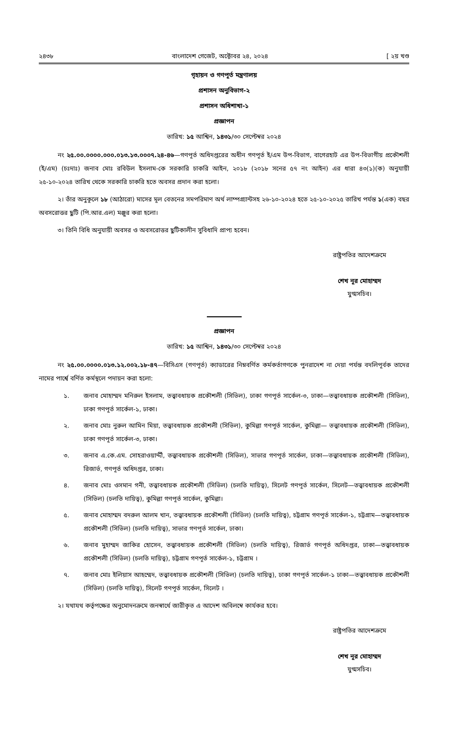২৪৩৮ বাংলাদেশ গেজেট, অক্টোবর ২৪, ২০২৪ [ ২য় খণ্ড
গৃহায়ন ও গণপূর্ত মন্ত্রণালয়
প্রশাসন অনুবিভাগ-২
প্রশাসন অধিশাখা-১
প্রজ্ঞাপন
তারিখ: ১৫ আশ্বিন, ১৪৩১/৩০ সেপ্টেম্বর ২০২৪
নং ২৫.০০.০০০০.০০০.০১৩.১৩.০০০৭.২৪-৪৬—গণপূর্ত অধিদপ্তরের অধীন গণপূর্ত ই/এম উপ-বিভাগ, বাগেরহাট এর উপ-বিভাগীয় প্রকৌশলী (ই/এম) (চঃদাঃ) জনাব মোঃ রবিউল ইসলাম-কে সরকারি চাকরি আইন, ২০১৮ (২০১৮ সনের ৫৭ নং আইন) এর ধারা ৪৩(১)(ক) অনুযায়ী ২৫-১০-২০২৪ তারিখ থেকে সরকারি চাকরি হতে অবসর প্রদান করা হলো।
২। তাঁর অনুকূলে ১৮ (আঠারো) মাসের মূল বেতনের সমপরিমাণ অর্থ লাম্পগ্র্যান্টসহ ২৬-১০-২০২৪ হতে ২৫-১০-২০২৫ তারিখ পর্যন্ত ১(এক) বছর অবসরোত্তর ছুটি (পি.আর.এল) মঞ্জুর করা হলো।
৩। তিনি বিধি অনুযায়ী অবসর ও অবসরোত্তর ছুটিকালীন সুবিধাদি প্রাপ্য হবেন।
রাষ্ট্রপতির আদেশক্রমে
শেখ নূর মোহাম্মদ
যুগ্মসচিব।
প্রজ্ঞাপন
তারিখ: ১৫ আশ্বিন, ১৪৩১/৩০ সেপ্টেম্বর ২০২৪
নং ২৫.০০.০০০০.০১৩.১২.০০২.১৮-৪৭—বিসিএস (গণপূর্ত) ক্যাডারের নিম্নবর্ণিত কর্মকর্তাগণকে পুনরাদেশ না দেয়া পর্যন্ত বদলিপূর্বক তাদের নামের পার্শ্বে বর্ণিত কর্মস্থলে পদায়ন করা হলো:
১. জনাব মোহাম্মদ মনিরুল ইসলাম, তত্ত্বাবধায়ক প্রকৌশলী (সিভিল), ঢাকা গণপূর্ত সার্কেল-৩, ঢাকা—তত্ত্বাবধায়ক প্রকৌশলী (সিভিল), ঢাকা গণপূর্ত সার্কেল-১, ঢাকা।
২. জনাব মোঃ নুরুল আমিন মিয়া, তত্ত্বাবধায়ক প্রকৌশলী (সিভিল), কুমিল্লা গণপূর্ত সার্কেল, কুমিল্লা— তত্ত্বাবধায়ক প্রকৌশলী (সিভিল), ঢাকা গণপূর্ত সার্কেল-৩, ঢাকা।
৩. জনাব এ.কে.এম. সোহরাওয়ার্দ্দী, তত্ত্বাবধায়ক প্রকৌশলী (সিভিল), সাভার গণপূর্ত সার্কেল, ঢাকা—তত্ত্বাবধায়ক প্রকৌশলী (সিভিল), রিজার্ভ, গণপূর্ত অধিদপ্তর, ঢাকা।
৪. জনাব মোঃ ওসমান গনী, তত্ত্বাবধায়ক প্রকৌশলী (সিভিল) (চলতি দায়িত্ব), সিলেট গণপূর্ত সার্কেল, সিলেট—তত্ত্বাবধায়ক প্রকৌশলী (সিভিল) (চলতি দায়িত্ব), কুমিল্লা গণপূর্ত সার্কেল, কুমিল্লা।
৫. জনাব মোহাম্মদ বদরুল আলম খান, তত্ত্বাবধায়ক প্রকৌশলী (সিভিল) (চলতি দায়িত্ব), চট্টগ্রাম গণপূর্ত সার্কেল-১, চট্টগ্রাম—তত্ত্বাবধায়ক প্রকৌশলী (সিভিল) (চলতি দায়িত্ব), সাভার গণপূর্ত সার্কেল, ঢাকা।
৬. জনাব মুহাম্মদ জাকির হোসেন, তত্ত্বাবধায়ক প্রকৌশলী (সিভিল) (চলতি দায়িত্ব), রিজার্ভ গণপূর্ত অধিদপ্তর, ঢাকা—তত্ত্বাবধায়ক প্রকৌশলী (সিভিল) (চলতি দায়িত্ব), চট্টগ্রাম গণপূর্ত সার্কেল-১, চট্টগ্রাম ।
৭. জনাব মোঃ ইলিয়াস আহম্মেদ, তত্ত্বাবধায়ক প্রকৌশলী (সিভিল) (চলতি দায়িত্ব), ঢাকা গণপূর্ত সার্কেল-১ ঢাকা—তত্ত্বাবধায়ক প্রকৌশলী (সিভিল) (চলতি দায়িত্ব), সিলেট গণপূর্ত সার্কেল, সিলেট ।
২। যথাযথ কর্তৃপক্ষের অনুমোদনক্রমে জনস্বার্থে জারীকৃত এ আদেশ অবিলম্বে কার্যকর হবে।
রাষ্ট্রপতির আদেশক্রমে
শেখ নূর মোহাম্মদ
যুগ্মসচিব।